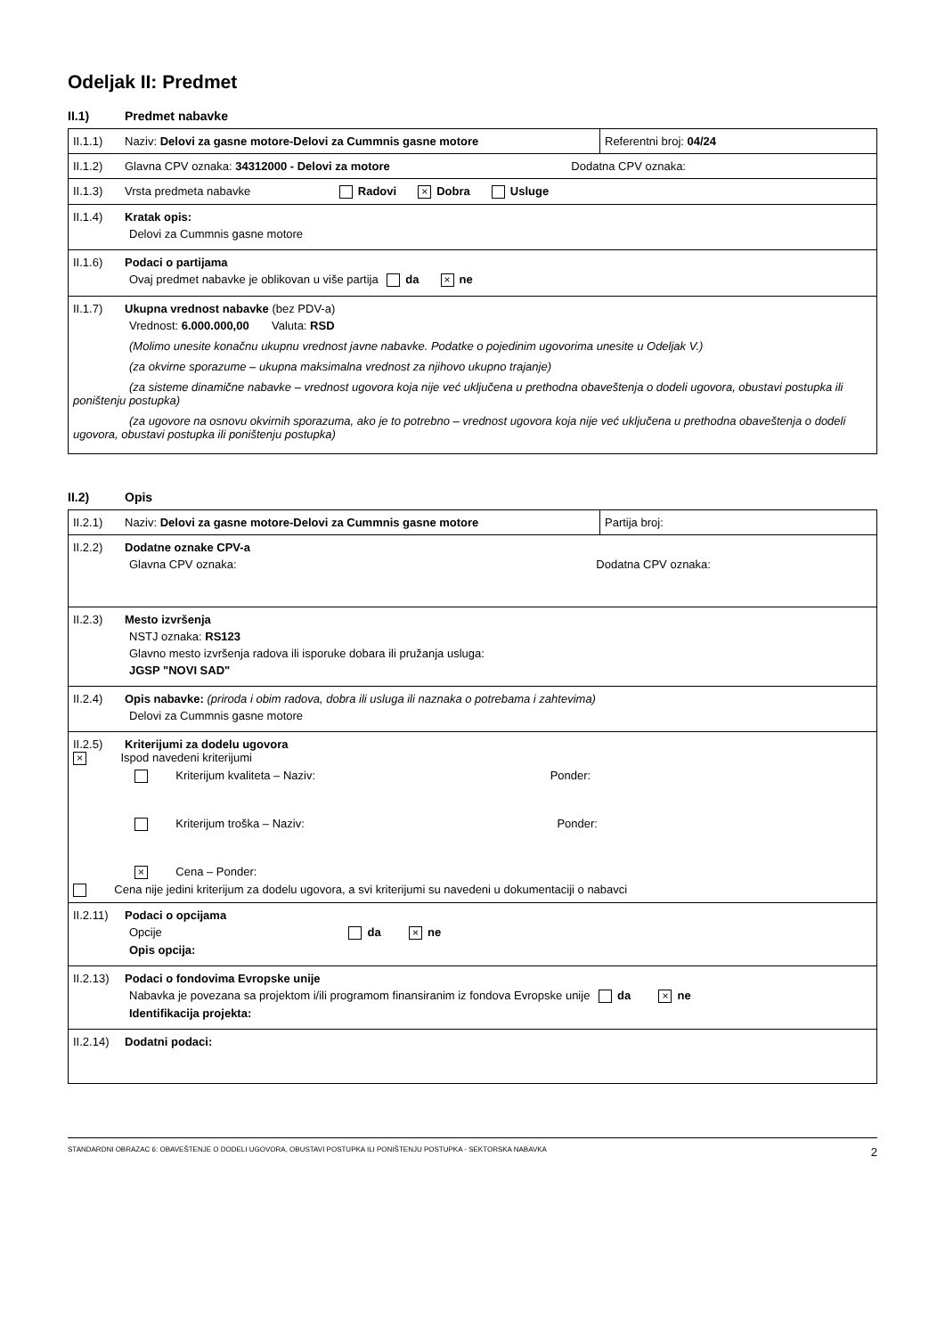Odeljak II: Predmet
II.1) Predmet nabavke
| II.1.1) Naziv: Delovi za gasne motore-Delovi za Cummnis gasne motore | Referentni broj: 04/24 |
| II.1.2) Glavna CPV oznaka: 34312000 - Delovi za motore Dodatna CPV oznaka: | |
| II.1.3) Vrsta predmeta nabavke Radovi × Dobra Usluge | |
| II.1.4) Kratak opis: Delovi za Cummnis gasne motore | |
| II.1.6) Podaci o partijama Ovaj predmet nabavke je oblikovan u više partija da × ne | |
| II.1.7) Ukupna vrednost nabavke (bez PDV-a) Vrednost: 6.000.000,00 Valuta: RSD (Molimo unesite konačnu ukupnu vrednost javne nabavke. Podatke o pojedinim ugovorima unesite u Odeljak V.) (za okvirne sporazume – ukupna maksimalna vrednost za njihovo ukupno trajanje) (za sisteme dinamične nabavke – vrednost ugovora koja nije već uključena u prethodna obaveštenja o dodeli ugovora, obustavi postupka ili poništenju postupka) (za ugovore na osnovu okvirnih sporazuma, ako je to potrebno – vrednost ugovora koja nije već uključena u prethodna obaveštenja o dodeli ugovora, obustavi postupka ili poništenju postupka) | |
II.2) Opis
| II.2.1) Naziv: Delovi za gasne motore-Delovi za Cummnis gasne motore | Partija broj: |
| II.2.2) Dodatne oznake CPV-a Glavna CPV oznaka: Dodatna CPV oznaka: | |
| II.2.3) Mesto izvršenja NSTJ oznaka: RS123 Glavno mesto izvršenja radova ili isporuke dobara ili pružanja usluga: JGSP "NOVI SAD" | |
| II.2.4) Opis nabavke: (priroda i obim radova, dobra ili usluga ili naznaka o potrebama i zahtevima) Delovi za Cummnis gasne motore | |
| II.2.5) Kriterijumi za dodelu ugovora × Ispod navedeni kriterijumi Kriterijum kvaliteta – Naziv: Ponder: Kriterijum troška – Naziv: Ponder: × Cena – Ponder: Cena nije jedini kriterijum za dodelu ugovora, a svi kriterijumi su navedeni u dokumentaciji o nabavci | |
| II.2.11) Podaci o opcijama Opcije da × ne Opis opcija: | |
| II.2.13) Podaci o fondovima Evropske unije Nabavka je povezana sa projektom i/ili programom finansiranim iz fondova Evropske unije da × ne Identifikacija projekta: | |
| II.2.14) Dodatni podaci: | |
STANDARDNI OBRAZAC 6: OBAVEŠTENJE O DODELI UGOVORA, OBUSTAVI POSTUPKA ILI PONIŠTENJU POSTUPKA - SEKTORSKA NABAVKA 2